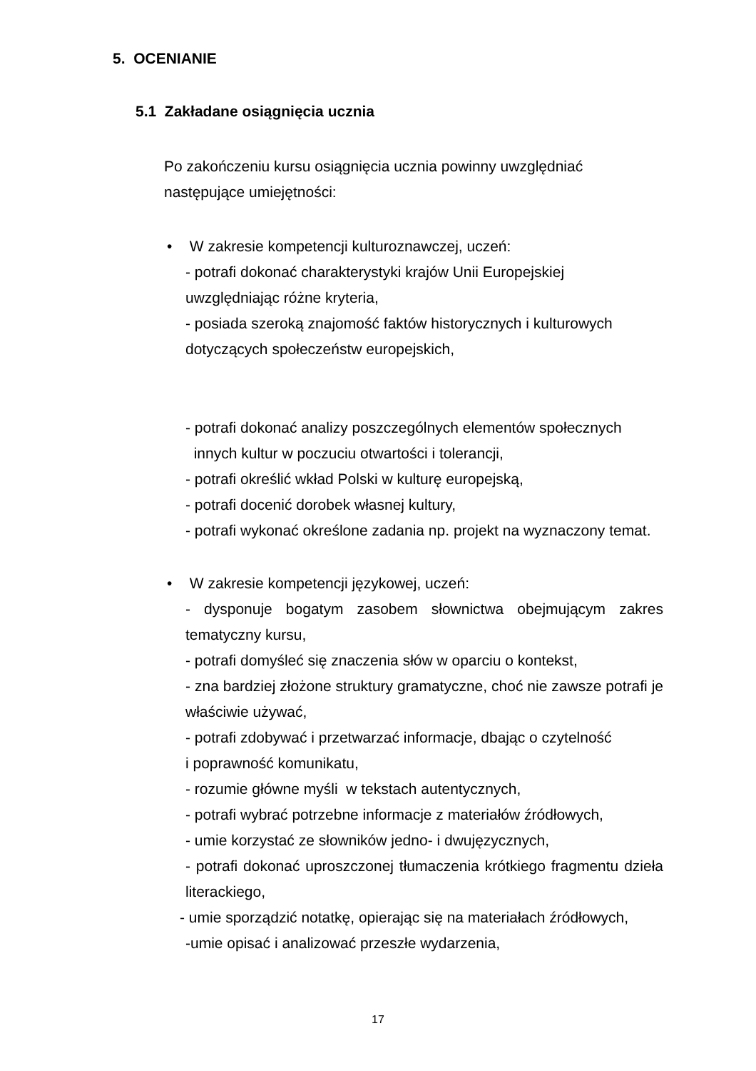5. OCENIANIE
5.1 Zakładane osiągnięcia ucznia
Po zakończeniu kursu osiągnięcia ucznia powinny uwzględniać
następujące umiejętności:
•
W zakresie kompetencji kulturoznawczej, uczeń:
- potrafi dokonać charakterystyki krajów Unii Europejskiej
uwzględniając różne kryteria,
- posiada szeroką znajomość faktów historycznych i kulturowych
dotyczących społeczeństw europejskich,
- potrafi dokonać analizy poszczególnych elementów społecznych
innych kultur w poczuciu otwartości i tolerancji,
- potrafi określić wkład Polski w kulturę europejską,
- potrafi docenić dorobek własnej kultury,
- potrafi wykonać określone zadania np. projekt na wyznaczony temat.
•
W zakresie kompetencji językowej, uczeń:
- dysponuje bogatym zasobem słownictwa obejmującym zakres tematyczny kursu,
- potrafi domyśleć się znaczenia słów w oparciu o kontekst,
- zna bardziej złożone struktury gramatyczne, choć nie zawsze potrafi je właściwie używać,
- potrafi zdobywać i przetwarzać informacje, dbając o czytelność
i poprawność komunikatu,
- rozumie główne myśli w tekstach autentycznych,
- potrafi wybrać potrzebne informacje z materiałów źródłowych,
- umie korzystać ze słowników jedno- i dwujęzycznych,
- potrafi dokonać uproszczonej tłumaczenia krótkiego fragmentu dzieła literackiego,
- umie sporządzić notatkę, opierając się na materiałach źródłowych,
-umie opisać i analizować przeszłe wydarzenia,
17